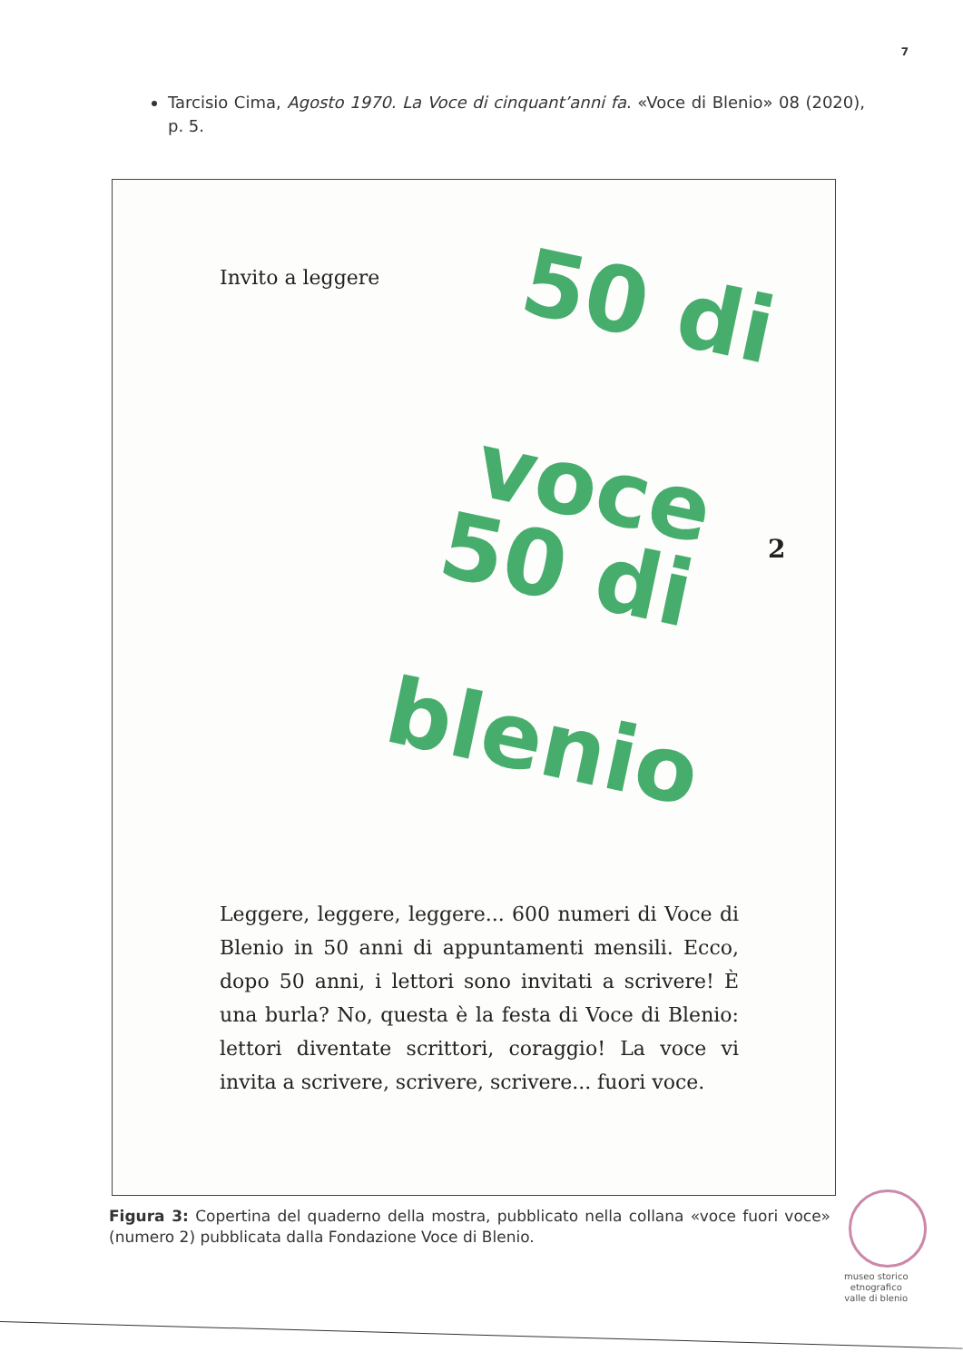7
Tarcisio Cima, Agosto 1970. La Voce di cinquant’anni fa. «Voce di Blenio» 08 (2020), p. 5.
Invito a leggere 50 di
voce
50 di
blenio
2
Leggere, leggere, leggere... 600 numeri di Voce di Blenio in 50 anni di appuntamenti mensili. Ecco, dopo 50 anni, i lettori sono invitati a scrivere! È una burla? No, questa è la festa di Voce di Blenio: lettori diventate scrittori, coraggio! La voce vi invita a scrivere, scrivere, scrivere... fuori voce.
Figura 3: Copertina del quaderno della mostra, pubblicato nella collana «voce fuori voce» (numero 2) pubblicata dalla Fondazione Voce di Blenio.
museo storico
etnografico
valle di blenio